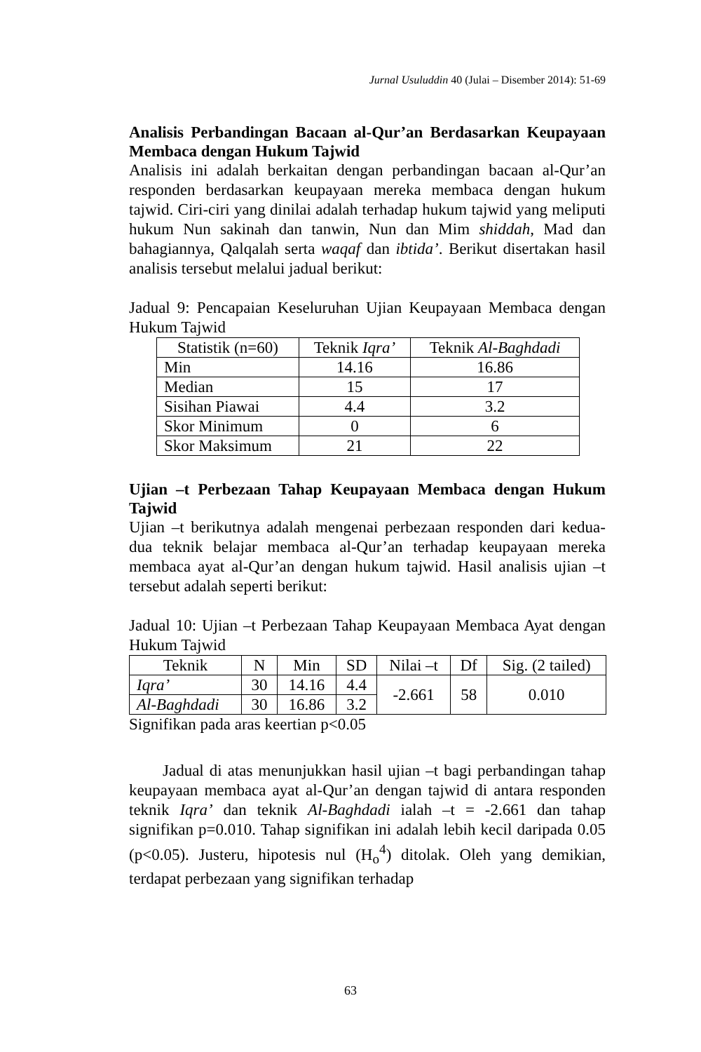Jurnal Usuluddin 40 (Julai – Disember 2014): 51-69
Analisis Perbandingan Bacaan al-Qur’an Berdasarkan Keupayaan Membaca dengan Hukum Tajwid
Analisis ini adalah berkaitan dengan perbandingan bacaan al-Qur’an responden berdasarkan keupayaan mereka membaca dengan hukum tajwid. Ciri-ciri yang dinilai adalah terhadap hukum tajwid yang meliputi hukum Nun sakinah dan tanwin, Nun dan Mim shiddah, Mad dan bahagiannya, Qalqalah serta waqaf dan ibtida’. Berikut disertakan hasil analisis tersebut melalui jadual berikut:
Jadual 9: Pencapaian Keseluruhan Ujian Keupayaan Membaca dengan Hukum Tajwid
| Statistik (n=60) | Teknik Iqra’ | Teknik Al-Baghdadi |
| --- | --- | --- |
| Min | 14.16 | 16.86 |
| Median | 15 | 17 |
| Sisihan Piawai | 4.4 | 3.2 |
| Skor Minimum | 0 | 6 |
| Skor Maksimum | 21 | 22 |
Ujian –t Perbezaan Tahap Keupayaan Membaca dengan Hukum Tajwid
Ujian –t berikutnya adalah mengenai perbezaan responden dari kedua-dua teknik belajar membaca al-Qur’an terhadap keupayaan mereka membaca ayat al-Qur’an dengan hukum tajwid. Hasil analisis ujian –t tersebut adalah seperti berikut:
Jadual 10: Ujian –t Perbezaan Tahap Keupayaan Membaca Ayat dengan Hukum Tajwid
| Teknik | N | Min | SD | Nilai –t | Df | Sig. (2 tailed) |
| --- | --- | --- | --- | --- | --- | --- |
| Iqra’ | 30 | 14.16 | 4.4 | -2.661 | 58 | 0.010 |
| Al-Baghdadi | 30 | 16.86 | 3.2 | | | |
Signifikan pada aras keertian p<0.05
Jadual di atas menunjukkan hasil ujian –t bagi perbandingan tahap keupayaan membaca ayat al-Qur’an dengan tajwid di antara responden teknik Iqra’ dan teknik Al-Baghdadi ialah –t = -2.661 dan tahap signifikan p=0.010. Tahap signifikan ini adalah lebih kecil daripada 0.05 (p<0.05). Justeru, hipotesis nul (H<sub>o</sub><sup>4</sup>) ditolak. Oleh yang demikian, terdapat perbezaan yang signifikan terhadap
63